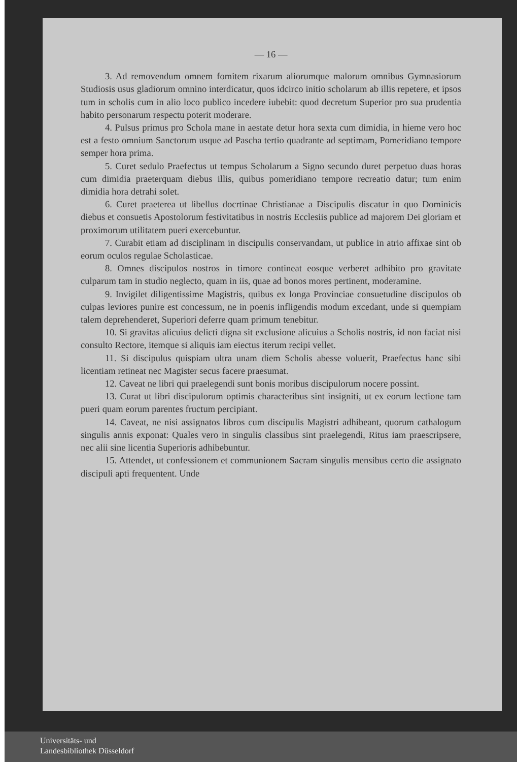— 16 —
3. Ad removendum omnem fomitem rixarum aliorumque malorum omnibus Gymnasiorum Studiosis usus gladiorum omnino interdicatur, quos idcirco initio scholarum ab illis repetere, et ipsos tum in scholis cum in alio loco publico incedere iubebit: quod decretum Superior pro sua prudentia habito personarum respectu poterit moderare.
4. Pulsus primus pro Schola mane in aestate detur hora sexta cum dimidia, in hieme vero hoc est a festo omnium Sanctorum usque ad Pascha tertio quadrante ad septimam, Pomeridiano tempore semper hora prima.
5. Curet sedulo Praefectus ut tempus Scholarum a Signo secundo duret perpetuo duas horas cum dimidia praeterquam diebus illis, quibus pomeridiano tempore recreatio datur; tum enim dimidia hora detrahi solet.
6. Curet praeterea ut libellus docrtinae Christianae a Discipulis discatur in quo Dominicis diebus et consuetis Apostolorum festivitatibus in nostris Ecclesiis publice ad majorem Dei gloriam et proximorum utilitatem pueri exercebuntur.
7. Curabit etiam ad disciplinam in discipulis conservandam, ut publice in atrio affixae sint ob eorum oculos regulae Scholasticae.
8. Omnes discipulos nostros in timore contineat eosque verberet adhibito pro gravitate culparum tam in studio neglecto, quam in iis, quae ad bonos mores pertinent, moderamine.
9. Invigilet diligentissime Magistris, quibus ex longa Provinciae consuetudine discipulos ob culpas leviores punire est concessum, ne in poenis infligendis modum excedant, unde si quempiam talem deprehenderet, Superiori deferre quam primum tenebitur.
10. Si gravitas alicuius delicti digna sit exclusione alicuius a Scholis nostris, id non faciat nisi consulto Rectore, itemque si aliquis iam eiectus iterum recipi vellet.
11. Si discipulus quispiam ultra unam diem Scholis abesse voluerit, Praefectus hanc sibi licentiam retineat nec Magister secus facere praesumat.
12. Caveat ne libri qui praelegendi sunt bonis moribus discipulorum nocere possint.
13. Curat ut libri discipulorum optimis characteribus sint insigniti, ut ex eorum lectione tam pueri quam eorum parentes fructum percipiant.
14. Caveat, ne nisi assignatos libros cum discipulis Magistri adhibeant, quorum cathalogum singulis annis exponat: Quales vero in singulis classibus sint praelegendi, Ritus iam praescripsere, nec alii sine licentia Superioris adhibebuntur.
15. Attendet, ut confessionem et communionem Sacram singulis mensibus certo die assignato discipuli apti frequentent. Unde
Universitäts- und
Landesbibliothek Düsseldorf